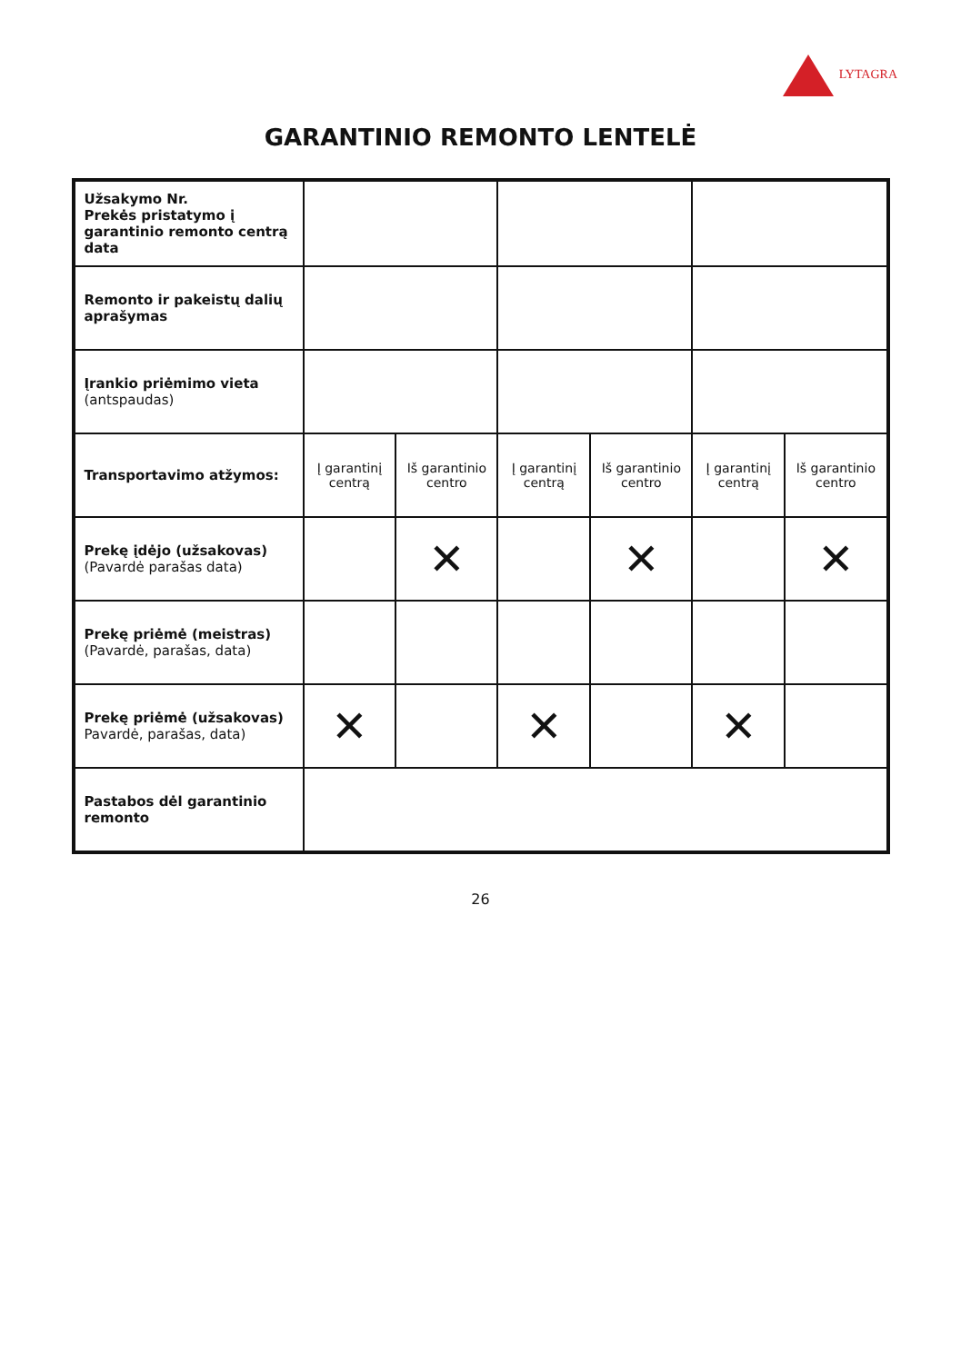LYTAGRA
GARANTINIO REMONTO LENTELĖ
| Užsakymo Nr. Prekės pristatymo į garantinio remonto centrą data | | | | | | |
| Remonto ir pakeistų dalių aprašymas | | | | | | |
| Įrankio priėmimo vieta (antspaudas) | | | | | | |
| Transportavimo atžymos: | Į garantinį centrą | Iš garantinio centro | Į garantinį centrą | Iš garantinio centro | Į garantinį centrą | Iš garantinio centro |
| Prekę įdėjo (užsakovas) (Pavardė parašas data) | | ✕ | | ✕ | | ✕ |
| Prekę priėmė (meistras) (Pavardė, parašas, data) | | | | | | |
| Prekę priėmė (užsakovas) Pavardė, parašas, data) | ✕ | | ✕ | | ✕ | |
| Pastabos dėl garantinio remonto | | | | | | |
26